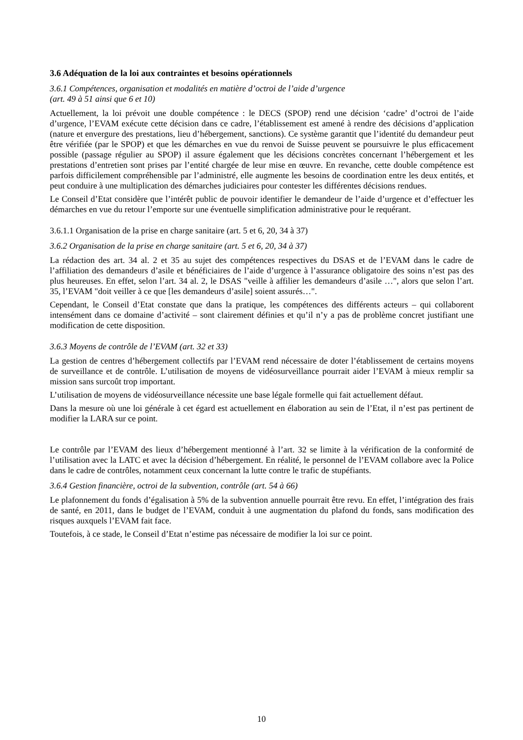3.6 Adéquation de la loi aux contraintes et besoins opérationnels
3.6.1 Compétences, organisation et modalités en matière d’octroi de l’aide d’urgence
(art. 49 à 51 ainsi que 6 et 10)
Actuellement, la loi prévoit une double compétence : le DECS (SPOP) rend une décision ‘cadre’ d’octroi de l’aide d’urgence, l’EVAM exécute cette décision dans ce cadre, l’établissement est amené à rendre des décisions d’application (nature et envergure des prestations, lieu d’hébergement, sanctions). Ce système garantit que l’identité du demandeur peut être vérifiée (par le SPOP) et que les démarches en vue du renvoi de Suisse peuvent se poursuivre le plus efficacement possible (passage régulier au SPOP) il assure également que les décisions concrètes concernant l’hébergement et les prestations d’entretien sont prises par l’entité chargée de leur mise en œuvre. En revanche, cette double compétence est parfois difficilement compréhensible par l’administré, elle augmente les besoins de coordination entre les deux entités, et peut conduire à une multiplication des démarches judiciaires pour contester les différentes décisions rendues.
Le Conseil d’Etat considère que l’intérêt public de pouvoir identifier le demandeur de l’aide d’urgence et d’effectuer les démarches en vue du retour l’emporte sur une éventuelle simplification administrative pour le requérant.
3.6.1.1 Organisation de la prise en charge sanitaire (art. 5 et 6, 20, 34 à 37)
3.6.2 Organisation de la prise en charge sanitaire (art. 5 et 6, 20, 34 à 37)
La rédaction des art. 34 al. 2 et 35 au sujet des compétences respectives du DSAS et de l’EVAM dans le cadre de l’affiliation des demandeurs d’asile et bénéficiaires de l’aide d’urgence à l’assurance obligatoire des soins n’est pas des plus heureuses. En effet, selon l’art. 34 al. 2, le DSAS "veille à affilier les demandeurs d’asile …", alors que selon l’art. 35, l’EVAM "doit veiller à ce que [les demandeurs d’asile] soient assurés…".
Cependant, le Conseil d’Etat constate que dans la pratique, les compétences des différents acteurs – qui collaborent intensément dans ce domaine d’activité – sont clairement définies et qu’il n’y a pas de problème concret justifiant une modification de cette disposition.
3.6.3 Moyens de contrôle de l’EVAM (art. 32 et 33)
La gestion de centres d’hébergement collectifs par l’EVAM rend nécessaire de doter l’établissement de certains moyens de surveillance et de contrôle. L’utilisation de moyens de vidéosurveillance pourrait aider l’EVAM à mieux remplir sa mission sans surcoût trop important.
L’utilisation de moyens de vidéosurveillance nécessite une base légale formelle qui fait actuellement défaut.
Dans la mesure où une loi générale à cet égard est actuellement en élaboration au sein de l’Etat, il n’est pas pertinent de modifier la LARA sur ce point.
Le contrôle par l’EVAM des lieux d’hébergement mentionné à l’art. 32 se limite à la vérification de la conformité de l’utilisation avec la LATC et avec la décision d’hébergement. En réalité, le personnel de l’EVAM collabore avec la Police dans le cadre de contrôles, notamment ceux concernant la lutte contre le trafic de stupéfiants.
3.6.4 Gestion financière, octroi de la subvention, contrôle (art. 54 à 66)
Le plafonnement du fonds d’égalisation à 5% de la subvention annuelle pourrait être revu. En effet, l’intégration des frais de santé, en 2011, dans le budget de l’EVAM, conduit à une augmentation du plafond du fonds, sans modification des risques auxquels l’EVAM fait face.
Toutefois, à ce stade, le Conseil d’Etat n’estime pas nécessaire de modifier la loi sur ce point.
10